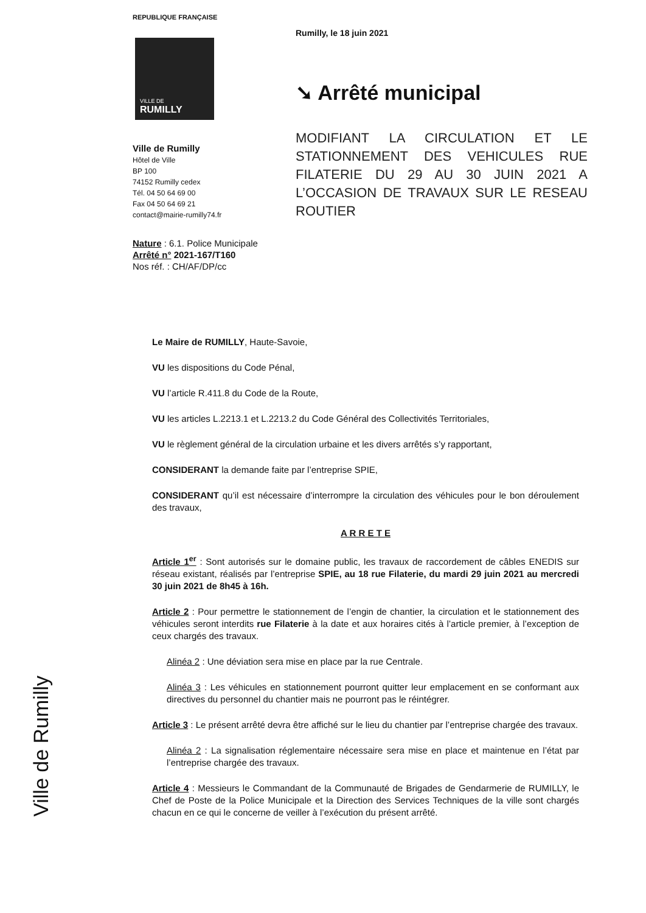REPUBLIQUE FRANÇAISE
VILLE DE
RUMILLY
Ville de Rumilly
Hôtel de Ville
BP 100
74152 Rumilly cedex
Tél. 04 50 64 69 00
Fax 04 50 64 69 21
contact@mairie-rumilly74.fr
Rumilly, le 18 juin 2021
➘ Arrêté municipal
MODIFIANT LA CIRCULATION ET LE STATIONNEMENT DES VEHICULES RUE FILATERIE DU 29 AU 30 JUIN 2021 A L’OCCASION DE TRAVAUX SUR LE RESEAU ROUTIER
Nature : 6.1. Police Municipale
Arrêté n° 2021-167/T160
Nos réf. : CH/AF/DP/cc
Le Maire de RUMILLY, Haute-Savoie,
VU les dispositions du Code Pénal,
VU l’article R.411.8 du Code de la Route,
VU les articles L.2213.1 et L.2213.2 du Code Général des Collectivités Territoriales,
VU le règlement général de la circulation urbaine et les divers arrêtés s’y rapportant,
CONSIDERANT la demande faite par l’entreprise SPIE,
CONSIDERANT qu’il est nécessaire d’interrompre la circulation des véhicules pour le bon déroulement des travaux,
A R R E T E
Article 1<sup>er</sup> : Sont autorisés sur le domaine public, les travaux de raccordement de câbles ENEDIS sur réseau existant, réalisés par l’entreprise SPIE, au 18 rue Filaterie, du mardi 29 juin 2021 au mercredi 30 juin 2021 de 8h45 à 16h.
Article 2 : Pour permettre le stationnement de l’engin de chantier, la circulation et le stationnement des véhicules seront interdits rue Filaterie à la date et aux horaires cités à l’article premier, à l’exception de ceux chargés des travaux.
Alinéa 2 : Une déviation sera mise en place par la rue Centrale.
Alinéa 3 : Les véhicules en stationnement pourront quitter leur emplacement en se conformant aux directives du personnel du chantier mais ne pourront pas le réintégrer.
Article 3 : Le présent arrêté devra être affiché sur le lieu du chantier par l’entreprise chargée des travaux.
Alinéa 2 : La signalisation réglementaire nécessaire sera mise en place et maintenue en l’état par l’entreprise chargée des travaux.
Article 4 : Messieurs le Commandant de la Communauté de Brigades de Gendarmerie de RUMILLY, le Chef de Poste de la Police Municipale et la Direction des Services Techniques de la ville sont chargés chacun en ce qui le concerne de veiller à l’exécution du présent arrêté.
Ville de Rumilly